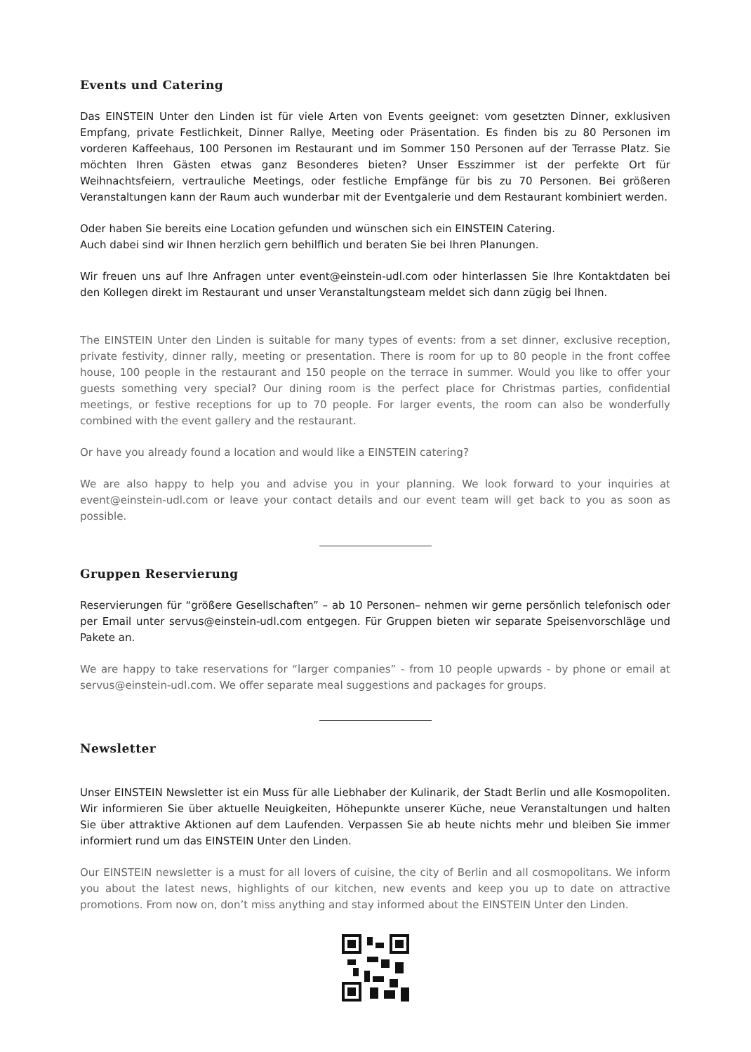Events und Catering
Das EINSTEIN Unter den Linden ist für viele Arten von Events geeignet: vom gesetzten Dinner, exklusiven Empfang, private Festlichkeit, Dinner Rallye, Meeting oder Präsentation. Es finden bis zu 80 Personen im vorderen Kaffeehaus, 100 Personen im Restaurant und im Sommer 150 Personen auf der Terrasse Platz. Sie möchten Ihren Gästen etwas ganz Besonderes bieten? Unser Esszimmer ist der perfekte Ort für Weihnachtsfeiern, vertrauliche Meetings, oder festliche Empfänge für bis zu 70 Personen. Bei größeren Veranstaltungen kann der Raum auch wunderbar mit der Eventgalerie und dem Restaurant kombiniert werden.
Oder haben Sie bereits eine Location gefunden und wünschen sich ein EINSTEIN Catering.
Auch dabei sind wir Ihnen herzlich gern behilflich und beraten Sie bei Ihren Planungen.
Wir freuen uns auf Ihre Anfragen unter event@einstein-udl.com oder hinterlassen Sie Ihre Kontaktdaten bei den Kollegen direkt im Restaurant und unser Veranstaltungsteam meldet sich dann zügig bei Ihnen.
The EINSTEIN Unter den Linden is suitable for many types of events: from a set dinner, exclusive reception, private festivity, dinner rally, meeting or presentation. There is room for up to 80 people in the front coffee house, 100 people in the restaurant and 150 people on the terrace in summer. Would you like to offer your guests something very special? Our dining room is the perfect place for Christmas parties, confidential meetings, or festive receptions for up to 70 people. For larger events, the room can also be wonderfully combined with the event gallery and the restaurant.
Or have you already found a location and would like a EINSTEIN catering?
We are also happy to help you and advise you in your planning. We look forward to your inquiries at event@einstein-udl.com or leave your contact details and our event team will get back to you as soon as possible.
Gruppen Reservierung
Reservierungen für “größere Gesellschaften” – ab 10 Personen– nehmen wir gerne persönlich telefonisch oder per Email unter servus@einstein-udl.com entgegen. Für Gruppen bieten wir separate Speisenvorschläge und Pakete an.
We are happy to take reservations for “larger companies” - from 10 people upwards - by phone or email at servus@einstein-udl.com. We offer separate meal suggestions and packages for groups.
Newsletter
Unser EINSTEIN Newsletter ist ein Muss für alle Liebhaber der Kulinarik, der Stadt Berlin und alle Kosmopoliten. Wir informieren Sie über aktuelle Neuigkeiten, Höhepunkte unserer Küche, neue Veranstaltungen und halten Sie über attraktive Aktionen auf dem Laufenden. Verpassen Sie ab heute nichts mehr und bleiben Sie immer informiert rund um das EINSTEIN Unter den Linden.
Our EINSTEIN newsletter is a must for all lovers of cuisine, the city of Berlin and all cosmopolitans. We inform you about the latest news, highlights of our kitchen, new events and keep you up to date on attractive promotions. From now on, don’t miss anything and stay informed about the EINSTEIN Unter den Linden.